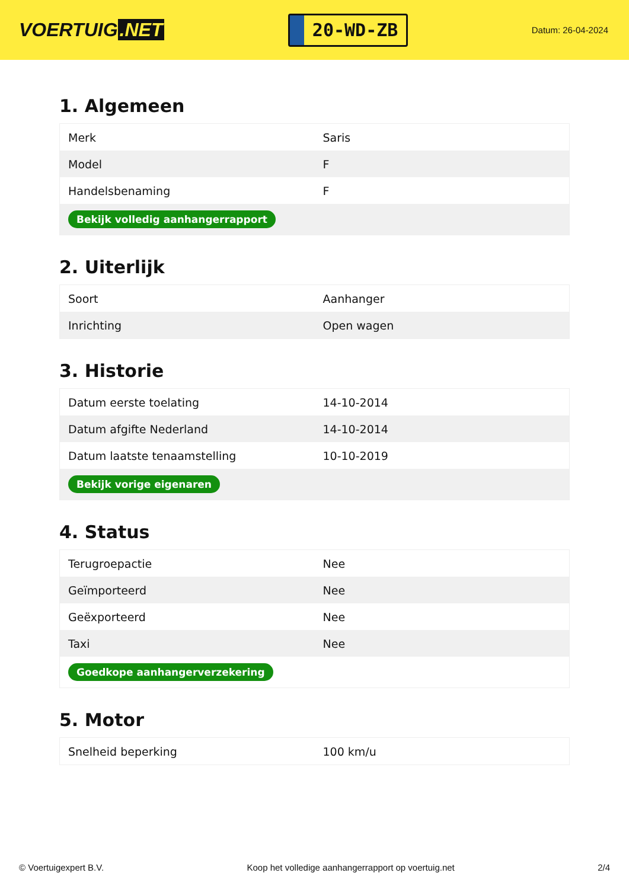VOERTUIG.NET
20-WD-ZB
Datum: 26-04-2024
1. Algemeen
| Merk | Saris |
| Model | F |
| Handelsbenaming | F |
| Bekijk volledig aanhangerrapport | |
2. Uiterlijk
| Soort | Aanhanger |
| Inrichting | Open wagen |
3. Historie
| Datum eerste toelating | 14-10-2014 |
| Datum afgifte Nederland | 14-10-2014 |
| Datum laatste tenaamstelling | 10-10-2019 |
| Bekijk vorige eigenaren | |
4. Status
| Terugroepactie | Nee |
| Geïmporteerd | Nee |
| Geëxporteerd | Nee |
| Taxi | Nee |
| Goedkope aanhangerverzekering | |
5. Motor
| Snelheid beperking | 100 km/u |
© Voertuigexpert B.V. Koop het volledige aanhangerrapport op voertuig.net 2/4